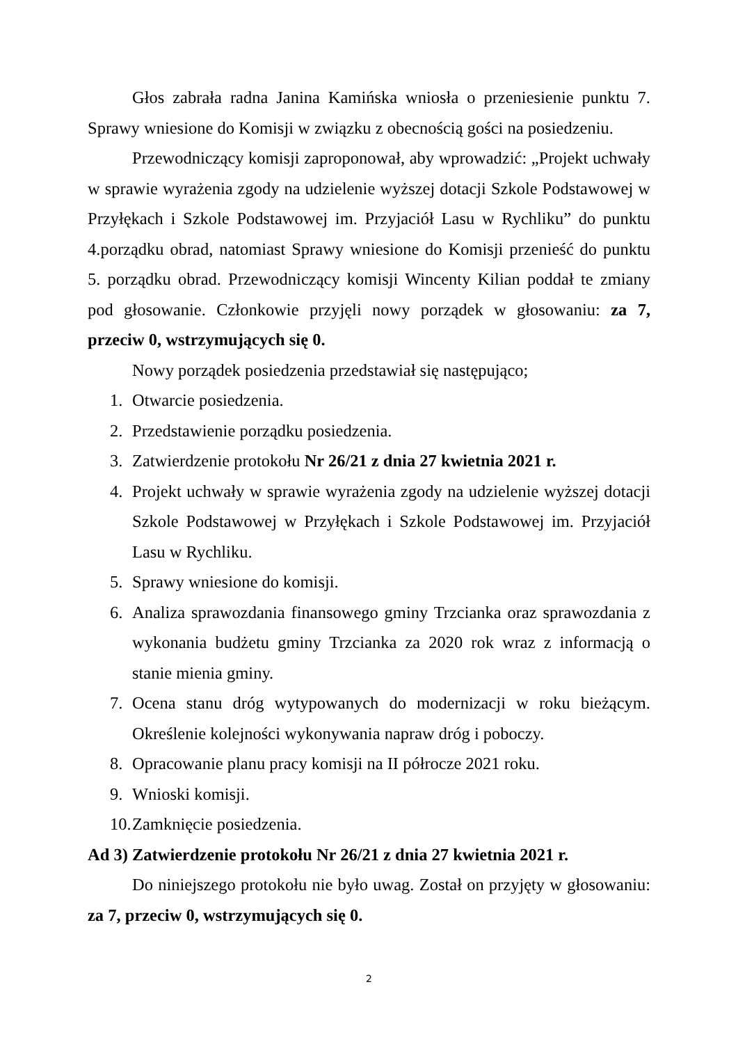Głos zabrała radna Janina Kamińska wniosła o przeniesienie punktu 7. Sprawy wniesione do Komisji w związku z obecnością gości na posiedzeniu.
Przewodniczący komisji zaproponował, aby wprowadzić: „Projekt uchwały w sprawie wyrażenia zgody na udzielenie wyższej dotacji Szkole Podstawowej w Przyłękach i Szkole Podstawowej im. Przyjaciół Lasu w Rychliku” do punktu 4.porządku obrad, natomiast Sprawy wniesione do Komisji przenieść do punktu 5. porządku obrad. Przewodniczący komisji Wincenty Kilian poddał te zmiany pod głosowanie. Członkowie przyjęli nowy porządek w głosowaniu: za 7, przeciw 0, wstrzymujących się 0.
Nowy porządek posiedzenia przedstawiał się następująco;
1. Otwarcie posiedzenia.
2. Przedstawienie porządku posiedzenia.
3. Zatwierdzenie protokołu Nr 26/21 z dnia 27 kwietnia 2021 r.
4. Projekt uchwały w sprawie wyrażenia zgody na udzielenie wyższej dotacji Szkole Podstawowej w Przyłękach i Szkole Podstawowej im. Przyjaciół Lasu w Rychliku.
5. Sprawy wniesione do komisji.
6. Analiza sprawozdania finansowego gminy Trzcianka oraz sprawozdania z wykonania budżetu gminy Trzcianka za 2020 rok wraz z informacją o stanie mienia gminy.
7. Ocena stanu dróg wytypowanych do modernizacji w roku bieżącym. Określenie kolejności wykonywania napraw dróg i poboczy.
8. Opracowanie planu pracy komisji na II półrocze 2021 roku.
9. Wnioski komisji.
10. Zamknięcie posiedzenia.
Ad 3) Zatwierdzenie protokołu Nr 26/21 z dnia 27 kwietnia 2021 r.
Do niniejszego protokołu nie było uwag. Został on przyjęty w głosowaniu: za 7, przeciw 0, wstrzymujących się 0.
2